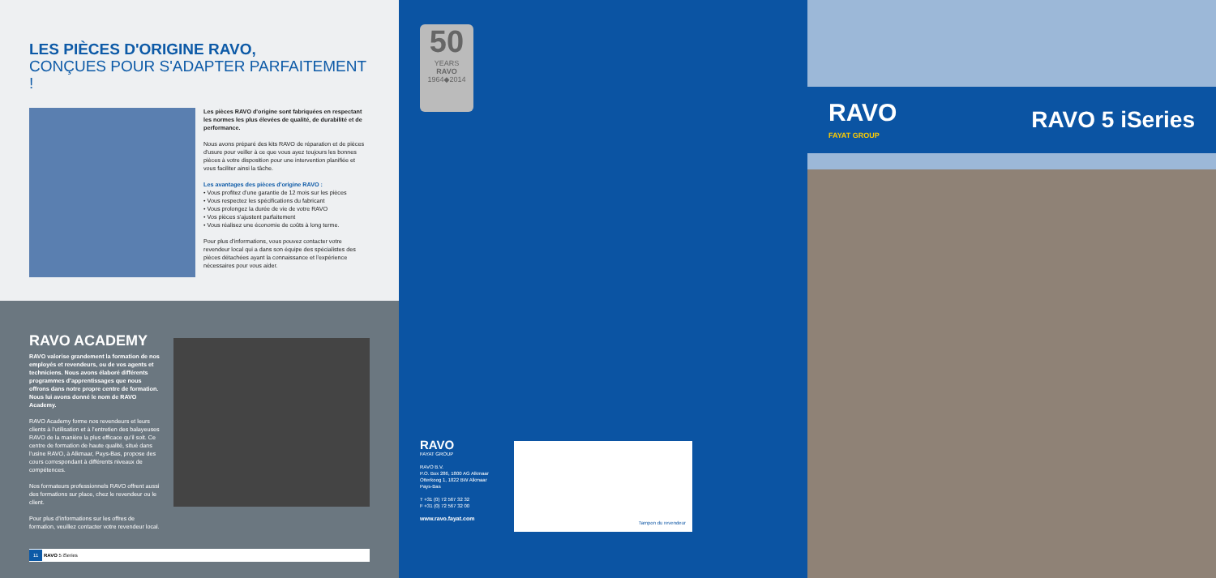LES PIÈCES D'ORIGINE RAVO,
CONÇUES POUR S'ADAPTER PARFAITEMENT !
Les pièces RAVO d'origine sont fabriquées en respectant les normes les plus élevées de qualité, de durabilité et de performance.
Nous avons préparé des kits RAVO de réparation et de pièces d'usure pour veiller à ce que vous ayez toujours les bonnes pièces à votre disposition pour une intervention planifiée et vous faciliter ainsi la tâche.
Les avantages des pièces d'origine RAVO :
• Vous profitez d'une garantie de 12 mois sur les pièces
• Vous respectez les spécifications du fabricant
• Vous prolongez la durée de vie de votre RAVO
• Vos pièces s'ajustent parfaitement
• Vous réalisez une économie de coûts à long terme.
Pour plus d'informations, vous pouvez contacter votre revendeur local qui a dans son équipe des spécialistes des pièces détachées ayant la connaissance et l'expérience nécessaires pour vous aider.
RAVO ACADEMY
RAVO valorise grandement la formation de nos employés et revendeurs, ou de vos agents et techniciens. Nous avons élaboré différents programmes d’apprentissages que nous offrons dans notre propre centre de formation. Nous lui avons donné le nom de RAVO Academy.
RAVO Academy forme nos revendeurs et leurs clients à l’utilisation et à l’entretien des balayeuses RAVO de la manière la plus efficace qu’il soit. Ce centre de formation de haute qualité, situé dans l’usine RAVO, à Alkmaar, Pays-Bas, propose des cours correspondant à différents niveaux de compétences.
Nos formateurs professionnels RAVO offrent aussi des formations sur place, chez le revendeur ou le client.
Pour plus d’informations sur les offres de formation, veuillez contacter votre revendeur local.
11 RAVO 5 iSeries
50
YEARS
RAVO
1964◆2014
RAVO
FAYAT GROUP
RAVO B.V.
P.O. Box 286, 1800 AG Alkmaar
Otterkoog 1, 1822 BW Alkmaar
Pays-Bas
T +31 (0) 72 567 32 32
F +31 (0) 72 567 32 00
www.ravo.fayat.com
Tampon du revendeur
RAVO
FAYAT GROUP
RAVO 5 iSeries